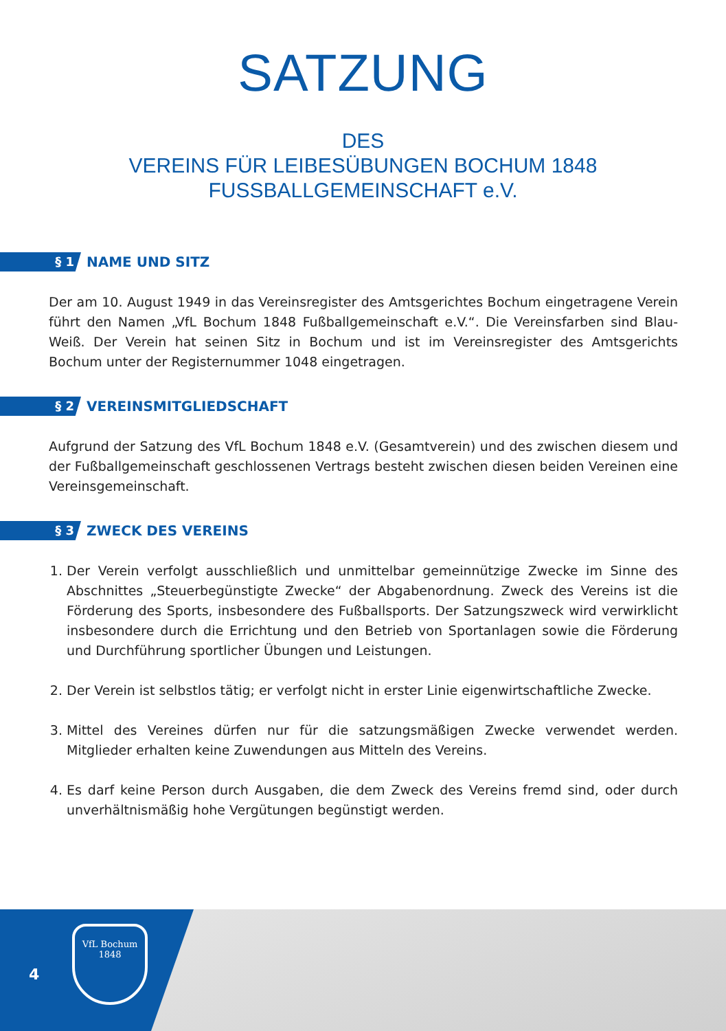SATZUNG
DES
VEREINS FÜR LEIBESÜBUNGEN BOCHUM 1848
FUSSBALLGEMEINSCHAFT e.V.
§ 1
NAME UND SITZ
Der am 10. August 1949 in das Vereinsregister des Amtsgerichtes Bochum eingetragene Verein führt den Namen „VfL Bochum 1848 Fußballgemeinschaft e.V.“. Die Vereinsfarben sind Blau-Weiß. Der Verein hat seinen Sitz in Bochum und ist im Vereinsregister des Amtsgerichts Bochum unter der Registernummer 1048 eingetragen.
§ 2
VEREINSMITGLIEDSCHAFT
Aufgrund der Satzung des VfL Bochum 1848 e.V. (Gesamtverein) und des zwischen diesem und der Fußballgemeinschaft geschlossenen Vertrags besteht zwischen diesen beiden Vereinen eine Vereinsgemeinschaft.
§ 3
ZWECK DES VEREINS
1. Der Verein verfolgt ausschließlich und unmittelbar gemeinnützige Zwecke im Sinne des Abschnittes „Steuerbegünstigte Zwecke“ der Abgabenordnung. Zweck des Vereins ist die Förderung des Sports, insbesondere des Fußballsports. Der Satzungszweck wird verwirklicht insbesondere durch die Errichtung und den Betrieb von Sportanlagen sowie die Förderung und Durchführung sportlicher Übungen und Leistungen.
2. Der Verein ist selbstlos tätig; er verfolgt nicht in erster Linie eigenwirtschaftliche Zwecke.
3. Mittel des Vereines dürfen nur für die satzungsmäßigen Zwecke verwendet werden. Mitglieder erhalten keine Zuwendungen aus Mitteln des Vereins.
4. Es darf keine Person durch Ausgaben, die dem Zweck des Vereins fremd sind, oder durch unverhältnismäßig hohe Vergütungen begünstigt werden.
4
VfL Bochum
1848